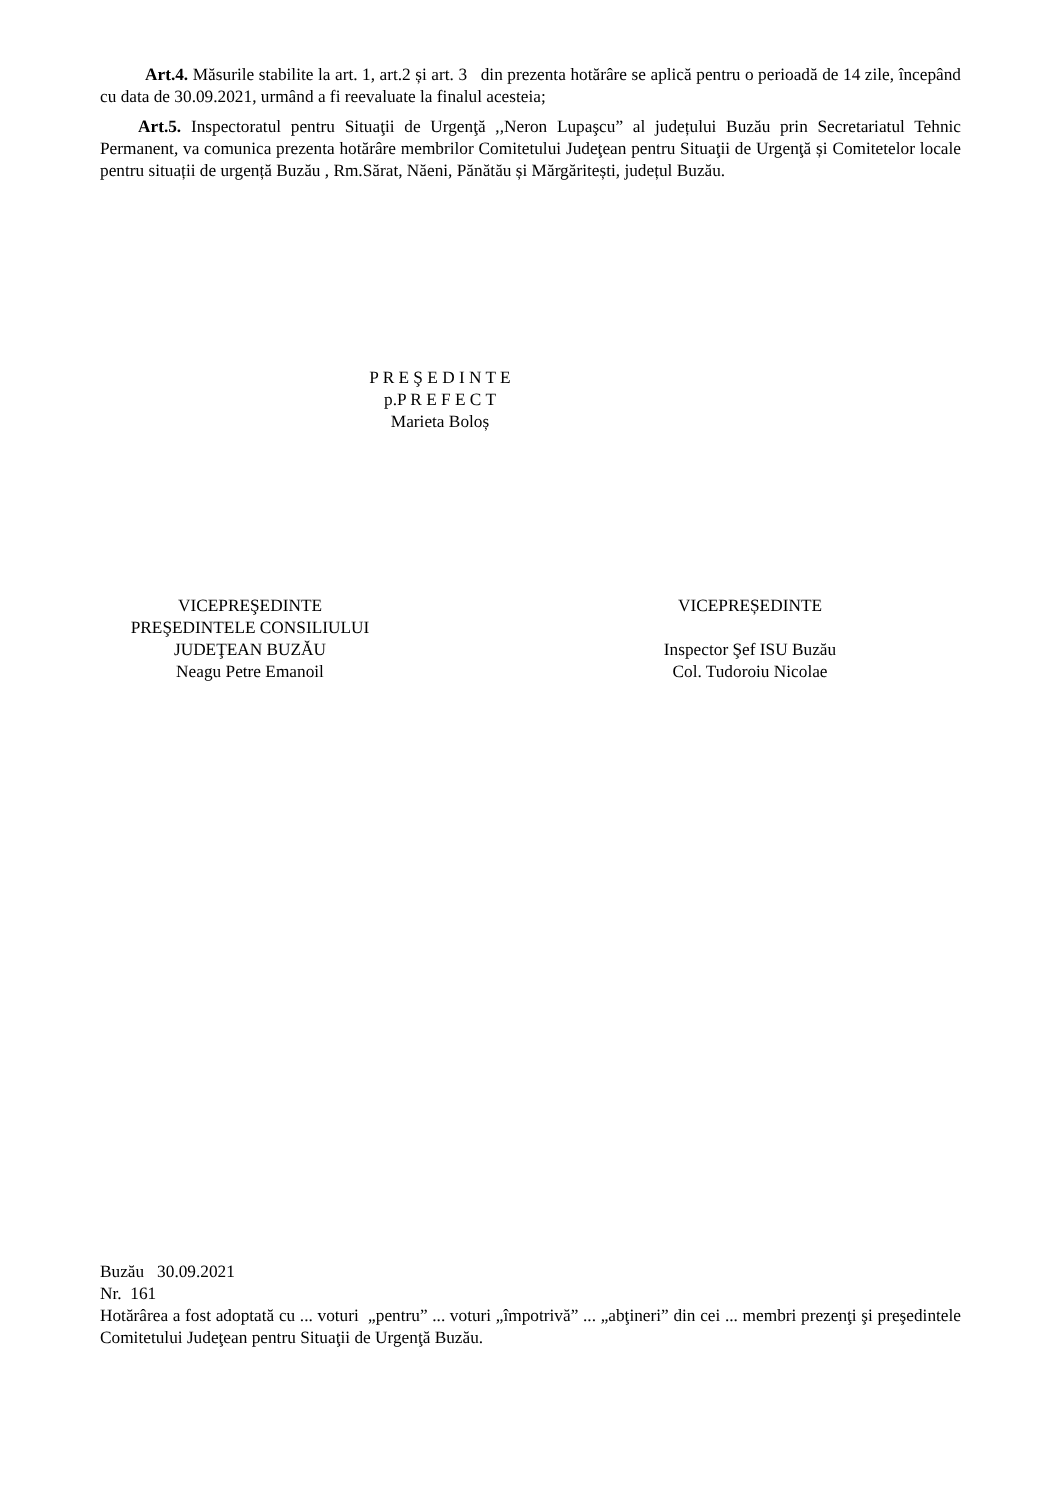Art.4. Măsurile stabilite la art. 1, art.2 și art. 3 din prezenta hotărâre se aplică pentru o perioadă de 14 zile, începând cu data de 30.09.2021, urmând a fi reevaluate la finalul acesteia;
Art.5. Inspectoratul pentru Situaţii de Urgenţă ,,Neron Lupaşcu” al județului Buzău prin Secretariatul Tehnic Permanent, va comunica prezenta hotărâre membrilor Comitetului Judeţean pentru Situaţii de Urgenţă și Comitetelor locale pentru situații de urgență Buzău , Rm.Sărat, Năeni, Pănătău și Mărgăritești, județul Buzău.
P R E Ş E D I N T E
p.P R E F E C T
Marieta Boloș
VICEPREŞEDINTE
PREŞEDINTELE CONSILIULUI
JUDEŢEAN BUZĂU
Neagu Petre Emanoil
VICEPREȘEDINTE
Inspector Şef ISU Buzău
Col. Tudoroiu Nicolae
Buzău 30.09.2021
Nr. 161
Hotărârea a fost adoptată cu ... voturi „pentru” ... voturi „împotrivă” ... „abţineri” din cei ... membri prezenţi şi preşedintele Comitetului Judeţean pentru Situaţii de Urgenţă Buzău.